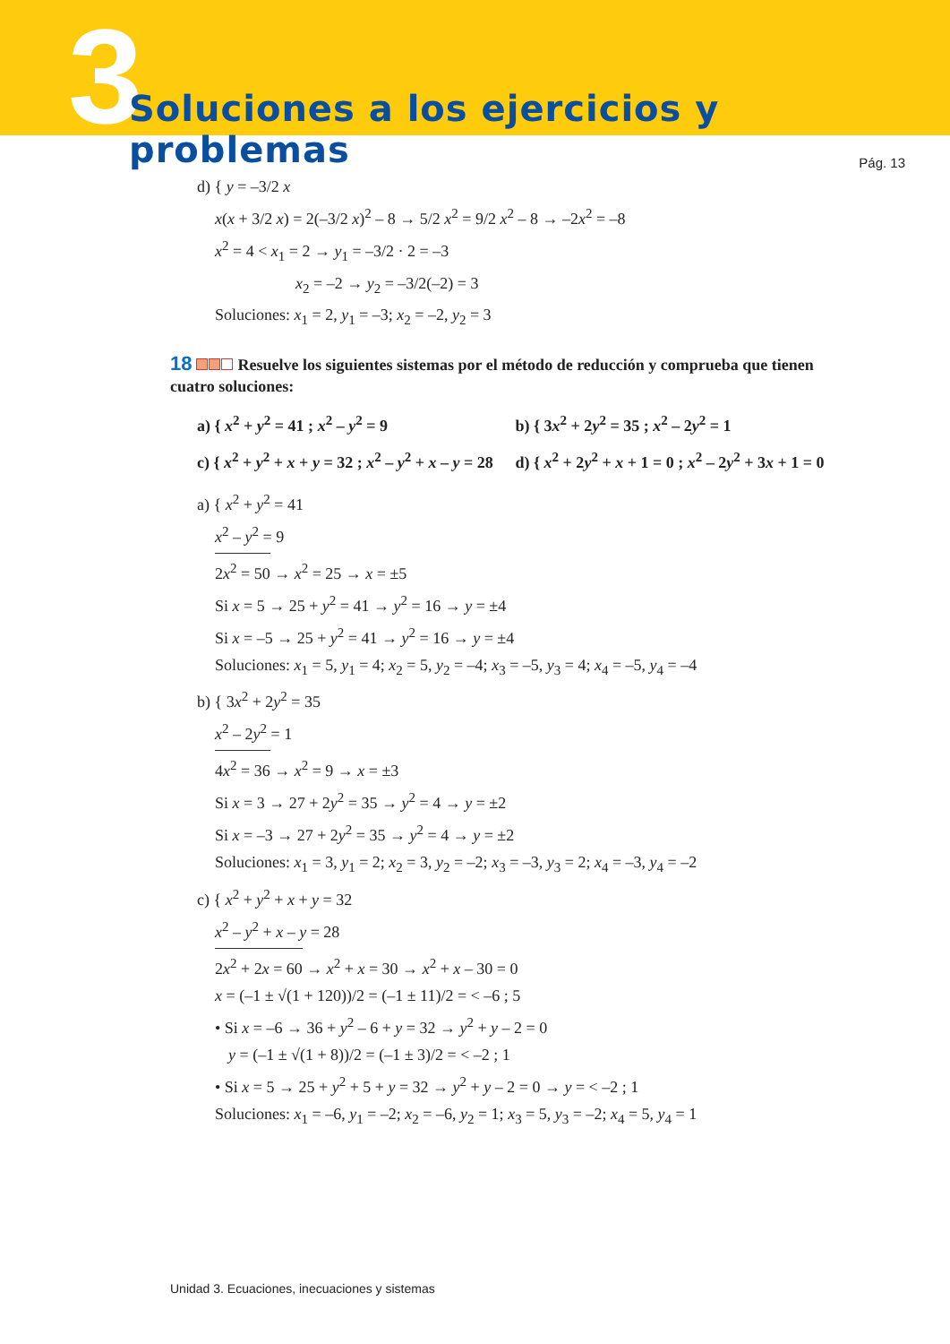3
Soluciones a los ejercicios y problemas
Pág. 13
d) { y = –3/2 x
x(x + 3/2 x) = 2(–3/2 x)<sup>2</sup> – 8 → 5/2 x<sup>2</sup> = 9/2 x<sup>2</sup> – 8 → –2x<sup>2</sup> = –8
x<sup>2</sup> = 4 < x<sub>1</sub> = 2 → y<sub>1</sub> = –3/2 · 2 = –3
x<sub>2</sub> = –2 → y<sub>2</sub> = –3/2(–2) = 3
Soluciones: x<sub>1</sub> = 2, y<sub>1</sub> = –3; x<sub>2</sub> = –2, y<sub>2</sub> = 3
18 Resuelve los siguientes sistemas por el método de reducción y comprueba que tienen cuatro soluciones:
a) { x<sup>2</sup> + y<sup>2</sup> = 41 ; x<sup>2</sup> – y<sup>2</sup> = 9
b) { 3x<sup>2</sup> + 2y<sup>2</sup> = 35 ; x<sup>2</sup> – 2y<sup>2</sup> = 1
c) { x<sup>2</sup> + y<sup>2</sup> + x + y = 32 ; x<sup>2</sup> – y<sup>2</sup> + x – y = 28
d) { x<sup>2</sup> + 2y<sup>2</sup> + x + 1 = 0 ; x<sup>2</sup> – 2y<sup>2</sup> + 3x + 1 = 0
a) { x<sup>2</sup> + y<sup>2</sup> = 41
x<sup>2</sup> – y<sup>2</sup> = 9
2x<sup>2</sup> = 50 → x<sup>2</sup> = 25 → x = ±5
Si x = 5 → 25 + y<sup>2</sup> = 41 → y<sup>2</sup> = 16 → y = ±4
Si x = –5 → 25 + y<sup>2</sup> = 41 → y<sup>2</sup> = 16 → y = ±4
Soluciones: x<sub>1</sub> = 5, y<sub>1</sub> = 4; x<sub>2</sub> = 5, y<sub>2</sub> = –4; x<sub>3</sub> = –5, y<sub>3</sub> = 4; x<sub>4</sub> = –5, y<sub>4</sub> = –4
b) { 3x<sup>2</sup> + 2y<sup>2</sup> = 35
x<sup>2</sup> – 2y<sup>2</sup> = 1
4x<sup>2</sup> = 36 → x<sup>2</sup> = 9 → x = ±3
Si x = 3 → 27 + 2y<sup>2</sup> = 35 → y<sup>2</sup> = 4 → y = ±2
Si x = –3 → 27 + 2y<sup>2</sup> = 35 → y<sup>2</sup> = 4 → y = ±2
Soluciones: x<sub>1</sub> = 3, y<sub>1</sub> = 2; x<sub>2</sub> = 3, y<sub>2</sub> = –2; x<sub>3</sub> = –3, y<sub>3</sub> = 2; x<sub>4</sub> = –3, y<sub>4</sub> = –2
c) { x<sup>2</sup> + y<sup>2</sup> + x + y = 32
x<sup>2</sup> – y<sup>2</sup> + x – y = 28
2x<sup>2</sup> + 2x = 60 → x<sup>2</sup> + x = 30 → x<sup>2</sup> + x – 30 = 0
x = (–1 ± √(1 + 120))/2 = (–1 ± 11)/2 = < –6 ; 5
• Si x = –6 → 36 + y<sup>2</sup> – 6 + y = 32 → y<sup>2</sup> + y – 2 = 0
y = (–1 ± √(1 + 8))/2 = (–1 ± 3)/2 = < –2 ; 1
• Si x = 5 → 25 + y<sup>2</sup> + 5 + y = 32 → y<sup>2</sup> + y – 2 = 0 → y = < –2 ; 1
Soluciones: x<sub>1</sub> = –6, y<sub>1</sub> = –2; x<sub>2</sub> = –6, y<sub>2</sub> = 1; x<sub>3</sub> = 5, y<sub>3</sub> = –2; x<sub>4</sub> = 5, y<sub>4</sub> = 1
Unidad 3. Ecuaciones, inecuaciones y sistemas